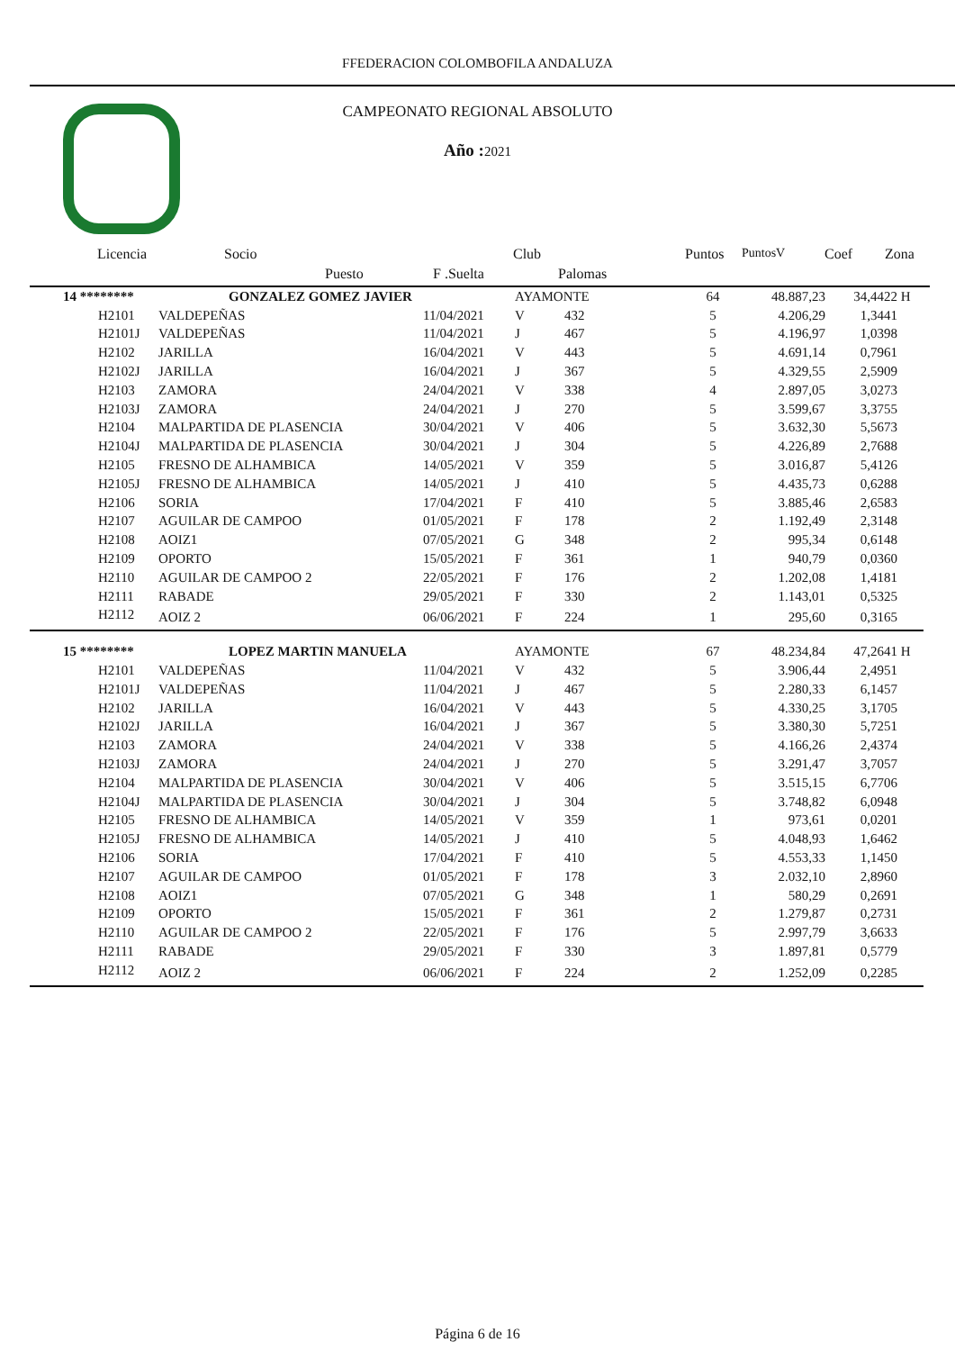FFEDERACION COLOMBOFILA ANDALUZA
CAMPEONATO REGIONAL ABSOLUTO
Año : 2021
Licencia Socio Club Puntos PuntosV Coef Zona
Puesto F .Suelta Palomas
| 14 ******** | GONZALEZ GOMEZ JAVIER | | AYAMONTE | | 64 | 48.887,23 | 34,4422 | H |
| H2101 | VALDEPEÑAS | 11/04/2021 | V | 432 | 5 | 4.206,29 | 1,3441 | |
| H2101J | VALDEPEÑAS | 11/04/2021 | J | 467 | 5 | 4.196,97 | 1,0398 | |
| H2102 | JARILLA | 16/04/2021 | V | 443 | 5 | 4.691,14 | 0,7961 | |
| H2102J | JARILLA | 16/04/2021 | J | 367 | 5 | 4.329,55 | 2,5909 | |
| H2103 | ZAMORA | 24/04/2021 | V | 338 | 4 | 2.897,05 | 3,0273 | |
| H2103J | ZAMORA | 24/04/2021 | J | 270 | 5 | 3.599,67 | 3,3755 | |
| H2104 | MALPARTIDA DE PLASENCIA | 30/04/2021 | V | 406 | 5 | 3.632,30 | 5,5673 | |
| H2104J | MALPARTIDA DE PLASENCIA | 30/04/2021 | J | 304 | 5 | 4.226,89 | 2,7688 | |
| H2105 | FRESNO DE ALHAMBICA | 14/05/2021 | V | 359 | 5 | 3.016,87 | 5,4126 | |
| H2105J | FRESNO DE ALHAMBICA | 14/05/2021 | J | 410 | 5 | 4.435,73 | 0,6288 | |
| H2106 | SORIA | 17/04/2021 | F | 410 | 5 | 3.885,46 | 2,6583 | |
| H2107 | AGUILAR DE CAMPOO | 01/05/2021 | F | 178 | 2 | 1.192,49 | 2,3148 | |
| H2108 | AOIZ1 | 07/05/2021 | G | 348 | 2 | 995,34 | 0,6148 | |
| H2109 | OPORTO | 15/05/2021 | F | 361 | 1 | 940,79 | 0,0360 | |
| H2110 | AGUILAR DE CAMPOO 2 | 22/05/2021 | F | 176 | 2 | 1.202,08 | 1,4181 | |
| H2111 | RABADE | 29/05/2021 | F | 330 | 2 | 1.143,01 | 0,5325 | |
| H2112 | AOIZ 2 | 06/06/2021 | F | 224 | 1 | 295,60 | 0,3165 | |
| 15 ******** | LOPEZ MARTIN MANUELA | | AYAMONTE | | 67 | 48.234,84 | 47,2641 | H |
| H2101 | VALDEPEÑAS | 11/04/2021 | V | 432 | 5 | 3.906,44 | 2,4951 | |
| H2101J | VALDEPEÑAS | 11/04/2021 | J | 467 | 5 | 2.280,33 | 6,1457 | |
| H2102 | JARILLA | 16/04/2021 | V | 443 | 5 | 4.330,25 | 3,1705 | |
| H2102J | JARILLA | 16/04/2021 | J | 367 | 5 | 3.380,30 | 5,7251 | |
| H2103 | ZAMORA | 24/04/2021 | V | 338 | 5 | 4.166,26 | 2,4374 | |
| H2103J | ZAMORA | 24/04/2021 | J | 270 | 5 | 3.291,47 | 3,7057 | |
| H2104 | MALPARTIDA DE PLASENCIA | 30/04/2021 | V | 406 | 5 | 3.515,15 | 6,7706 | |
| H2104J | MALPARTIDA DE PLASENCIA | 30/04/2021 | J | 304 | 5 | 3.748,82 | 6,0948 | |
| H2105 | FRESNO DE ALHAMBICA | 14/05/2021 | V | 359 | 1 | 973,61 | 0,0201 | |
| H2105J | FRESNO DE ALHAMBICA | 14/05/2021 | J | 410 | 5 | 4.048,93 | 1,6462 | |
| H2106 | SORIA | 17/04/2021 | F | 410 | 5 | 4.553,33 | 1,1450 | |
| H2107 | AGUILAR DE CAMPOO | 01/05/2021 | F | 178 | 3 | 2.032,10 | 2,8960 | |
| H2108 | AOIZ1 | 07/05/2021 | G | 348 | 1 | 580,29 | 0,2691 | |
| H2109 | OPORTO | 15/05/2021 | F | 361 | 2 | 1.279,87 | 0,2731 | |
| H2110 | AGUILAR DE CAMPOO 2 | 22/05/2021 | F | 176 | 5 | 2.997,79 | 3,6633 | |
| H2111 | RABADE | 29/05/2021 | F | 330 | 3 | 1.897,81 | 0,5779 | |
| H2112 | AOIZ 2 | 06/06/2021 | F | 224 | 2 | 1.252,09 | 0,2285 | |
Página 6 de 16